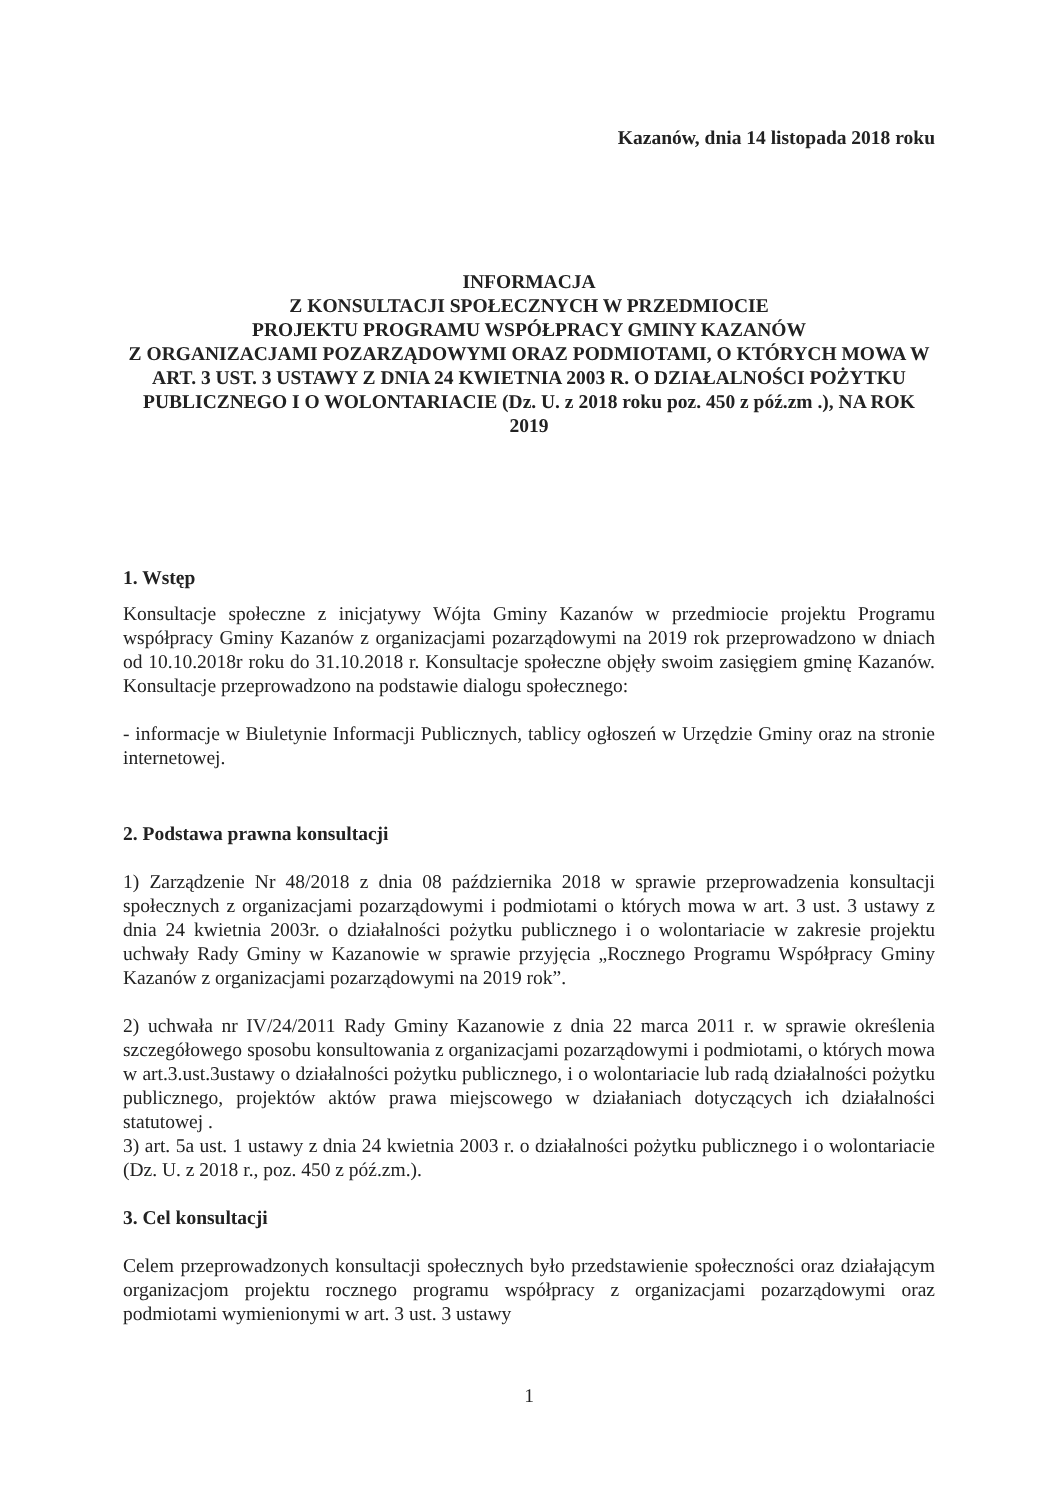Kazanów, dnia 14 listopada 2018 roku
INFORMACJA
Z KONSULTACJI SPOŁECZNYCH W PRZEDMIOCIE
PROJEKTU PROGRAMU WSPÓŁPRACY GMINY KAZANÓW
Z ORGANIZACJAMI POZARZĄDOWYMI ORAZ PODMIOTAMI, O KTÓRYCH MOWA W ART. 3 UST. 3 USTAWY Z DNIA 24 KWIETNIA 2003 R. O DZIAŁALNOŚCI POŻYTKU PUBLICZNEGO I O WOLONTARIACIE (Dz. U. z 2018 roku poz. 450 z póź.zm .), NA ROK 2019
1. Wstęp
Konsultacje społeczne z inicjatywy Wójta Gminy Kazanów w przedmiocie projektu Programu współpracy Gminy Kazanów z organizacjami pozarządowymi na 2019 rok przeprowadzono w dniach od 10.10.2018r roku do 31.10.2018 r. Konsultacje społeczne objęły swoim zasięgiem gminę Kazanów. Konsultacje przeprowadzono na podstawie dialogu społecznego:
- informacje w Biuletynie Informacji Publicznych, tablicy ogłoszeń w Urzędzie Gminy oraz na stronie internetowej.
2. Podstawa prawna konsultacji
1) Zarządzenie Nr 48/2018 z dnia 08 października 2018 w sprawie przeprowadzenia konsultacji społecznych z organizacjami pozarządowymi i podmiotami o których mowa w art. 3 ust. 3 ustawy z dnia 24 kwietnia 2003r. o działalności pożytku publicznego i o wolontariacie w zakresie projektu uchwały Rady Gminy w Kazanowie w sprawie przyjęcia „Rocznego Programu Współpracy Gminy Kazanów z organizacjami pozarządowymi na 2019 rok”.
2) uchwała nr IV/24/2011 Rady Gminy Kazanowie z dnia 22 marca 2011 r. w sprawie określenia szczegółowego sposobu konsultowania z organizacjami pozarządowymi i podmiotami, o których mowa w art.3.ust.3ustawy o działalności pożytku publicznego, i o wolontariacie lub radą działalności pożytku publicznego, projektów aktów prawa miejscowego w działaniach dotyczących ich działalności statutowej .
3) art. 5a ust. 1 ustawy z dnia 24 kwietnia 2003 r. o działalności pożytku publicznego i o wolontariacie (Dz. U. z 2018 r., poz. 450 z póź.zm.).
3. Cel konsultacji
Celem przeprowadzonych konsultacji społecznych było przedstawienie społeczności oraz działającym organizacjom projektu rocznego programu współpracy z organizacjami pozarządowymi oraz podmiotami wymienionymi w art. 3 ust. 3 ustawy
1